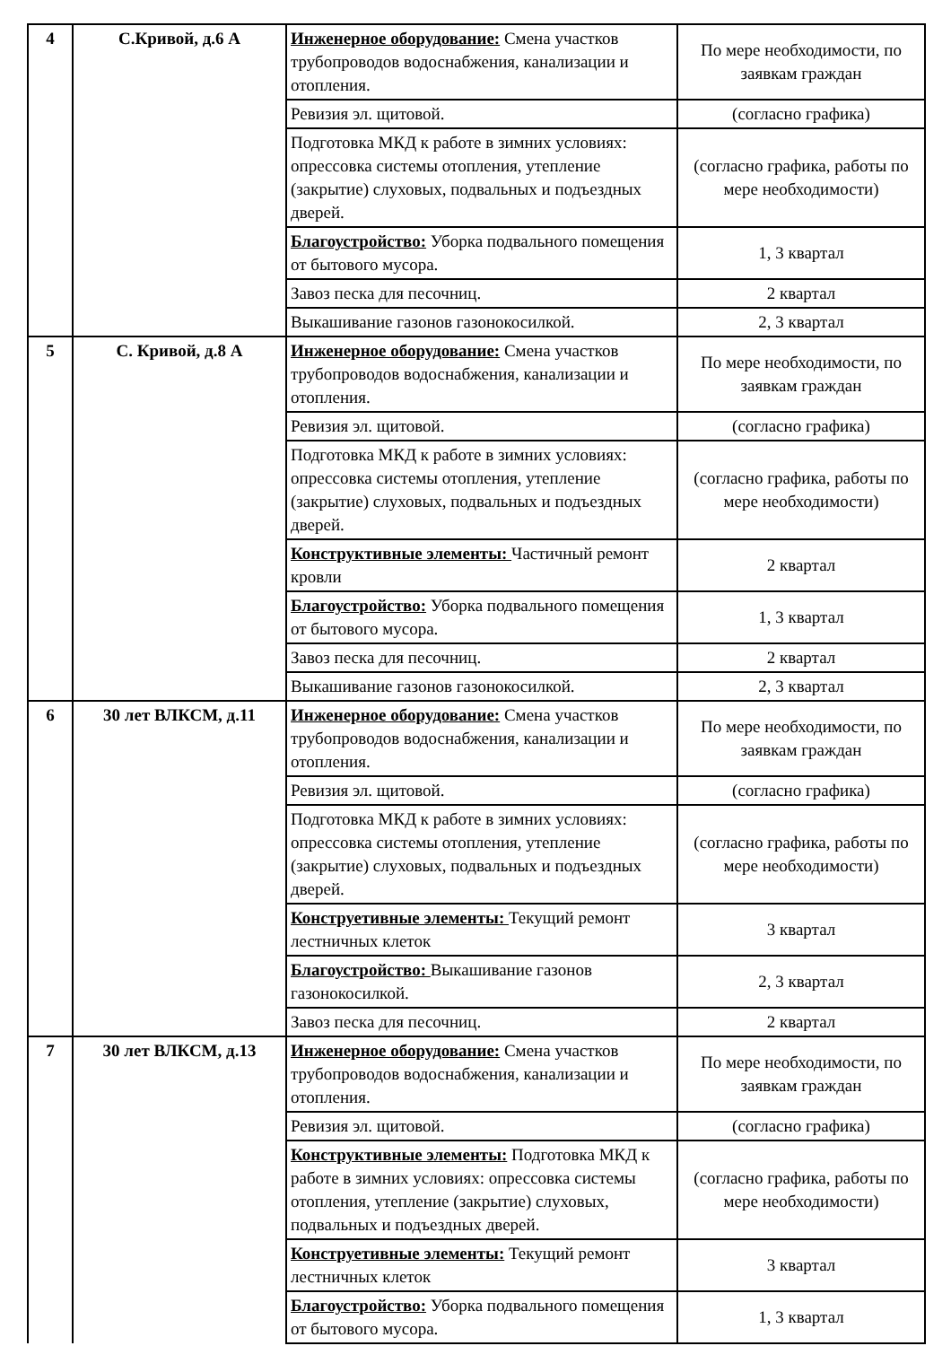| 4 | С.Кривой, д.6 А | Инженерное оборудование: Смена участков трубопроводов водоснабжения, канализации и отопления. | По мере необходимости, по заявкам граждан |
| | | Ревизия эл. щитовой. | (согласно графика) |
| | | Подготовка МКД к работе в зимних условиях: опрессовка системы отопления, утепление (закрытие) слуховых, подвальных и подъездных дверей. | (согласно графика, работы по мере необходимости) |
| | | Благоустройство: Уборка подвального помещения от бытового мусора. | 1, 3 квартал |
| | | Завоз песка для песочниц. | 2 квартал |
| | | Выкашивание газонов газонокосилкой. | 2, 3 квартал |
| 5 | С. Кривой, д.8 А | Инженерное оборудование: Смена участков трубопроводов водоснабжения, канализации и отопления. | По мере необходимости, по заявкам граждан |
| | | Ревизия эл. щитовой. | (согласно графика) |
| | | Подготовка МКД к работе в зимних условиях: опрессовка системы отопления, утепление (закрытие) слуховых, подвальных и подъездных дверей. | (согласно графика, работы по мере необходимости) |
| | | Конструктивные элементы: Частичный ремонт кровли | 2 квартал |
| | | Благоустройство: Уборка подвального помещения от бытового мусора. | 1, 3 квартал |
| | | Завоз песка для песочниц. | 2 квартал |
| | | Выкашивание газонов газонокосилкой. | 2, 3 квартал |
| 6 | 30 лет ВЛКСМ, д.11 | Инженерное оборудование: Смена участков трубопроводов водоснабжения, канализации и отопления. | По мере необходимости, по заявкам граждан |
| | | Ревизия эл. щитовой. | (согласно графика) |
| | | Подготовка МКД к работе в зимних условиях: опрессовка системы отопления, утепление (закрытие) слуховых, подвальных и подъездных дверей. | (согласно графика, работы по мере необходимости) |
| | | Конструетивные элементы: Текущий ремонт лестничных клеток | 3 квартал |
| | | Благоустройство: Выкашивание газонов газонокосилкой. | 2, 3 квартал |
| | | Завоз песка для песочниц. | 2 квартал |
| 7 | 30 лет ВЛКСМ, д.13 | Инженерное оборудование: Смена участков трубопроводов водоснабжения, канализации и отопления. | По мере необходимости, по заявкам граждан |
| | | Ревизия эл. щитовой. | (согласно графика) |
| | | Конструктивные элементы: Подготовка МКД к работе в зимних условиях: опрессовка системы отопления, утепление (закрытие) слуховых, подвальных и подъездных дверей. | (согласно графика, работы по мере необходимости) |
| | | Конструетивные элементы: Текущий ремонт лестничных клеток | 3 квартал |
| | | Благоустройство: Уборка подвального помещения от бытового мусора. | 1, 3 квартал |